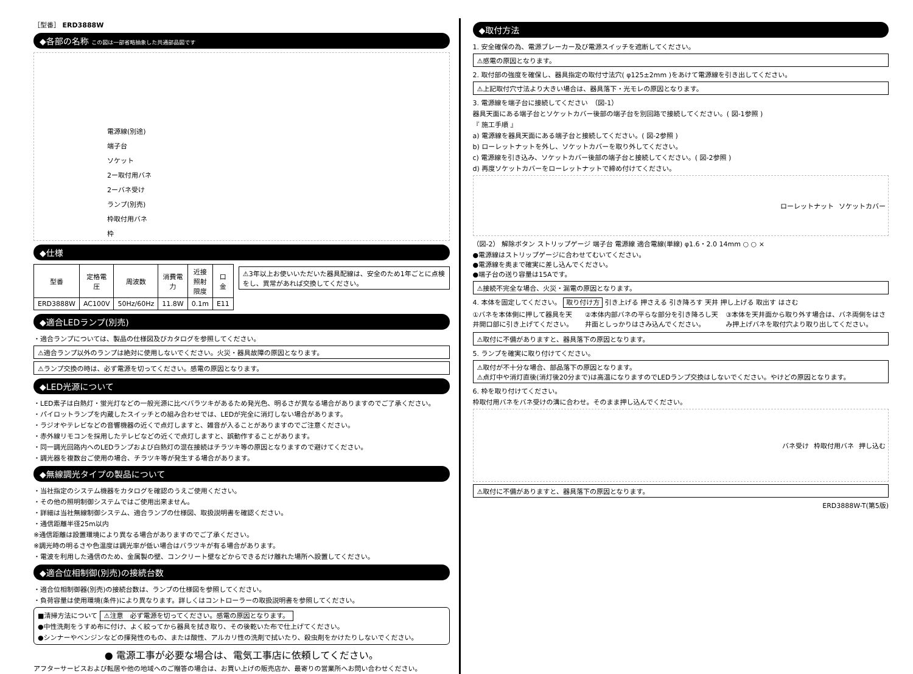［型番］ ERD3888W
◆各部の名称 この図は一部省略抽象した共通部品図です
電源線(別途)
端子台
ソケット
2ー取付用バネ
2ーバネ受け
ランプ(別売)
枠取付用バネ
枠
◆仕様
| 型番 | 定格電圧 | 周波数 | 消費電力 | 近接照射限度 | 口金 |
| --- | --- | --- | --- | --- | --- |
| ERD3888W | AC100V | 50Hz/60Hz | 11.8W | 0.1m | E11 |
⚠3年以上お使いいただいた器具配線は、安全のため1年ごとに点検をし、異常があれば交換してください。
◆適合LEDランプ(別売)
・適合ランプについては、製品の仕様図及びカタログを参照してください。
⚠適合ランプ以外のランプは絶対に使用しないでください。火災・器具故障の原因となります。
⚠ランプ交換の時は、必ず電源を切ってください。感電の原因となります。
◆LED光源について
・LED素子は白熱灯・蛍光灯などの一般光源に比べバラツキがあるため発光色、明るさが異なる場合がありますのでご了承ください。
・パイロットランプを内蔵したスイッチとの組み合わせでは、LEDが完全に消灯しない場合があります。
・ラジオやテレビなどの音響機器の近くで点灯しますと、雑音が入ることがありますのでご注意ください。
・赤外線リモコンを採用したテレビなどの近くで点灯しますと、誤動作することがあります。
・同一調光回路内へのLEDランプおよび白熱灯の混在接続はチラツキ等の原因となりますので避けてください。
・調光器を複数台ご使用の場合、チラツキ等が発生する場合があります。
◆無線調光タイプの製品について
・当社指定のシステム機器をカタログを確認のうえご使用ください。
・その他の照明制御システムではご使用出来ません。
・詳細は当社無線制御システム、適合ランプの仕様図、取扱説明書を確認ください。
・通信距離半径25m以内
※通信距離は設置環境により異なる場合がありますのでご了承ください。
※調光時の明るさや色温度は調光率が低い場合はバラツキが有る場合があります。
・電波を利用した通信のため、金属製の壁、コンクリート壁などからできるだけ離れた場所へ設置してください。
◆適合位相制御(別売)の接続台数
・適合位相制御器(別売)の接続台数は、ランプの仕様図を参照してください。
・負荷容量は使用環境(条件)により異なります。詳しくはコントローラーの取扱説明書を参照してください。
■清掃方法について ⚠注意　必ず電源を切ってください。感電の原因となります。
●中性洗剤をうすめ布に付け、よく絞ってから器具を拭き取り、その後乾いた布で仕上げてください。
●シンナーやベンジンなどの揮発性のもの、または酸性、アルカリ性の洗剤で拭いたり、殺虫剤をかけたりしないでください。
● 電源工事が必要な場合は、電気工事店に依頼してください。
アフターサービスおよび転居や他の地域へのご贈答の場合は、お買い上げの販売店か、最寄りの営業所へお問い合わせください。
◆取付方法
1. 安全確保の為、電源ブレーカー及び電源スイッチを遮断してください。
⚠感電の原因となります。
2. 取付部の強度を確保し、器具指定の取付寸法穴( φ125±2mm )をあけて電源線を引き出してください。
⚠上記取付穴寸法より大きい場合は、器具落下・光モレの原因となります。
3. 電源線を端子台に接続してください　（図-1）
器具天面にある端子台とソケットカバー後部の端子台を別回路で接続してください。( 図-1参照 )
『 施工手順 』
a) 電源線を器具天面にある端子台と接続してください。( 図-2参照 )
b) ローレットナットを外し、ソケットカバーを取り外してください。
c) 電源線を引き込み、ソケットカバー後部の端子台と接続してください。( 図-2参照 )
d) 再度ソケットカバーをローレットナットで締め付けてください。
ローレットナット ソケットカバー
（図-2） 解除ボタン ストリップゲージ 端子台 電源線 適合電線(単線) φ1.6・2.0 14mm ○ ○ ×
●電源線はストリップゲージに合わせてむいてください。
●電源線を奥まで確実に差し込んでください。
●端子台の送り容量は15Aです。
⚠接続不完全な場合、火災・漏電の原因となります。
4. 本体を固定してください。 取り付け方 引き上げる 押さえる 引き降ろす 天井 押し上げる 取出す はさむ
①バネを本体側に押して器具を天井開口部に引き上げてください。
②本体内部バネの平らな部分を引き降ろし天井面としっかりはさみ込んでください。
③本体を天井面から取り外す場合は、バネ両側をはさみ押上げバネを取付穴より取り出してください。
⚠取付に不備がありますと、器具落下の原因となります。
5. ランプを確実に取り付けてください。
⚠取付が不十分な場合、部品落下の原因となります。
⚠点灯中や消灯直後(消灯後20分まで)は高温になりますのでLEDランプ交換はしないでください。やけどの原因となります。
6. 枠を取り付けてください。
枠取付用バネをバネ受けの溝に合わせ。そのまま押し込んでください。
バネ受け 枠取付用バネ 押し込む
⚠取付に不備がありますと、器具落下の原因となります。
ERD3888W-T(第5版)